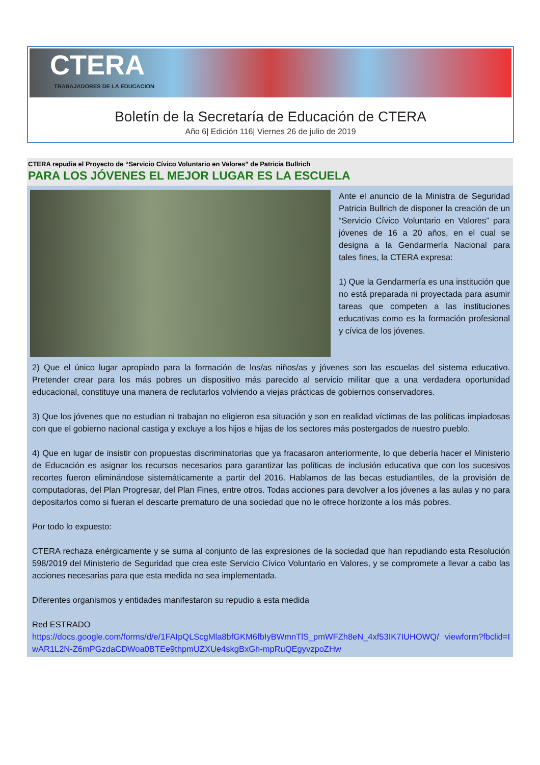CTERA
TRABAJADORES DE LA EDUCACION
Boletín de la Secretaría de Educación de CTERA
Año 6| Edición 116| Viernes 26 de julio de 2019
CTERA repudia el Proyecto de “Servicio Cívico Voluntario en Valores” de Patricia Bullrich
PARA LOS JÓVENES EL MEJOR LUGAR ES LA ESCUELA
Ante el anuncio de la Ministra de Seguridad Patricia Bullrich de disponer la creación de un “Servicio Cívico Voluntario en Valores” para jóvenes de 16 a 20 años, en el cual se designa a la Gendarmería Nacional para tales fines, la CTERA expresa:
1) Que la Gendarmería es una institución que no está preparada ni proyectada para asumir tareas que competen a las instituciones educativas como es la formación profesional y cívica de los jóvenes.
2) Que el único lugar apropiado para la formación de los/as niños/as y jóvenes son las escuelas del sistema educativo. Pretender crear para los más pobres un dispositivo más parecido al servicio militar que a una verdadera oportunidad educacional, constituye una manera de reclutarlos volviendo a viejas prácticas de gobiernos conservadores.
3) Que los jóvenes que no estudian ni trabajan no eligieron esa situación y son en realidad víctimas de las políticas impiadosas con que el gobierno nacional castiga y excluye a los hijos e hijas de los sectores más postergados de nuestro pueblo.
4) Que en lugar de insistir con propuestas discriminatorias que ya fracasaron anteriormente, lo que debería hacer el Ministerio de Educación es asignar los recursos necesarios para garantizar las políticas de inclusión educativa que con los sucesivos recortes fueron eliminándose sistemáticamente a partir del 2016. Hablamos de las becas estudiantiles, de la provisión de computadoras, del Plan Progresar, del Plan Fines, entre otros. Todas acciones para devolver a los jóvenes a las aulas y no para depositarlos como si fueran el descarte prematuro de una sociedad que no le ofrece horizonte a los más pobres.
Por todo lo expuesto:
CTERA rechaza enérgicamente y se suma al conjunto de las expresiones de la sociedad que han repudiando esta Resolución 598/2019 del Ministerio de Seguridad que crea este Servicio Cívico Voluntario en Valores, y se compromete a llevar a cabo las acciones necesarias para que esta medida no sea implementada.
Diferentes organismos y entidades manifestaron su repudio a esta medida
Red ESTRADO
https://docs.google.com/forms/d/e/1FAIpQLScgMla8bfGKM6fbIyBWmnTlS_pmWFZh8eN_4xf53IK7IUHOWQ/ viewform?fbclid=IwAR1L2N-Z6mPGzdaCDWoa0BTEe9thpmUZXUe4skgBxGh-mpRuQEgyvzpoZHw